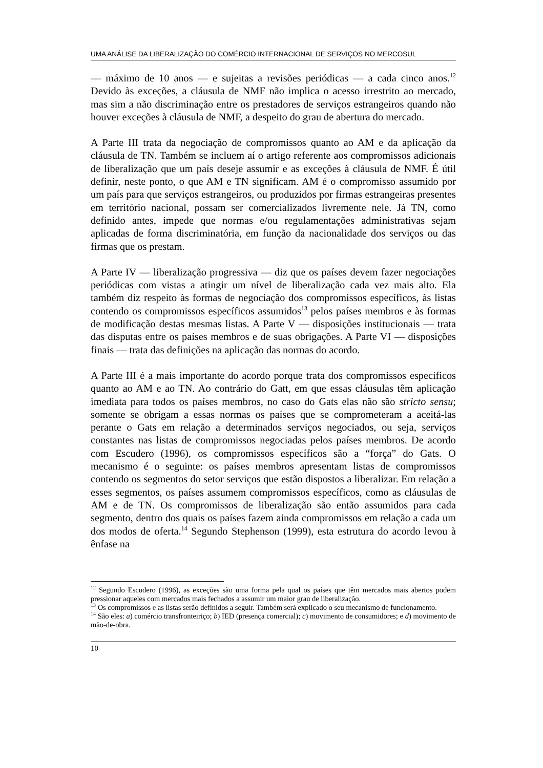UMA ANÁLISE DA LIBERALIZAÇÃO DO COMÉRCIO INTERNACIONAL DE SERVIÇOS NO MERCOSUL
— máximo de 10 anos — e sujeitas a revisões periódicas — a cada cinco anos.<sup>12</sup> Devido às exceções, a cláusula de NMF não implica o acesso irrestrito ao mercado, mas sim a não discriminação entre os prestadores de serviços estrangeiros quando não houver exceções à cláusula de NMF, a despeito do grau de abertura do mercado.
A Parte III trata da negociação de compromissos quanto ao AM e da aplicação da cláusula de TN. Também se incluem aí o artigo referente aos compromissos adicionais de liberalização que um país deseje assumir e as exceções à cláusula de NMF. É útil definir, neste ponto, o que AM e TN significam. AM é o compromisso assumido por um país para que serviços estrangeiros, ou produzidos por firmas estrangeiras presentes em território nacional, possam ser comercializados livremente nele. Já TN, como definido antes, impede que normas e/ou regulamentações administrativas sejam aplicadas de forma discriminatória, em função da nacionalidade dos serviços ou das firmas que os prestam.
A Parte IV — liberalização progressiva — diz que os países devem fazer negociações periódicas com vistas a atingir um nível de liberalização cada vez mais alto. Ela também diz respeito às formas de negociação dos compromissos específicos, às listas contendo os compromissos específicos assumidos<sup>13</sup> pelos países membros e às formas de modificação destas mesmas listas. A Parte V — disposições institucionais — trata das disputas entre os países membros e de suas obrigações. A Parte VI — disposições finais — trata das definições na aplicação das normas do acordo.
A Parte III é a mais importante do acordo porque trata dos compromissos específicos quanto ao AM e ao TN. Ao contrário do Gatt, em que essas cláusulas têm aplicação imediata para todos os países membros, no caso do Gats elas não são stricto sensu; somente se obrigam a essas normas os países que se comprometeram a aceitá-las perante o Gats em relação a determinados serviços negociados, ou seja, serviços constantes nas listas de compromissos negociadas pelos países membros. De acordo com Escudero (1996), os compromissos específicos são a “força” do Gats. O mecanismo é o seguinte: os países membros apresentam listas de compromissos contendo os segmentos do setor serviços que estão dispostos a liberalizar. Em relação a esses segmentos, os países assumem compromissos específicos, como as cláusulas de AM e de TN. Os compromissos de liberalização são então assumidos para cada segmento, dentro dos quais os países fazem ainda compromissos em relação a cada um dos modos de oferta.<sup>14</sup> Segundo Stephenson (1999), esta estrutura do acordo levou à ênfase na
<sup>12</sup> Segundo Escudero (1996), as exceções são uma forma pela qual os países que têm mercados mais abertos podem pressionar aqueles com mercados mais fechados a assumir um maior grau de liberalização.
<sup>13</sup> Os compromissos e as listas serão definidos a seguir. Também será explicado o seu mecanismo de funcionamento.
<sup>14</sup> São eles: a) comércio transfronteiriço; b) IED (presença comercial); c) movimento de consumidores; e d) movimento de mão-de-obra.
10